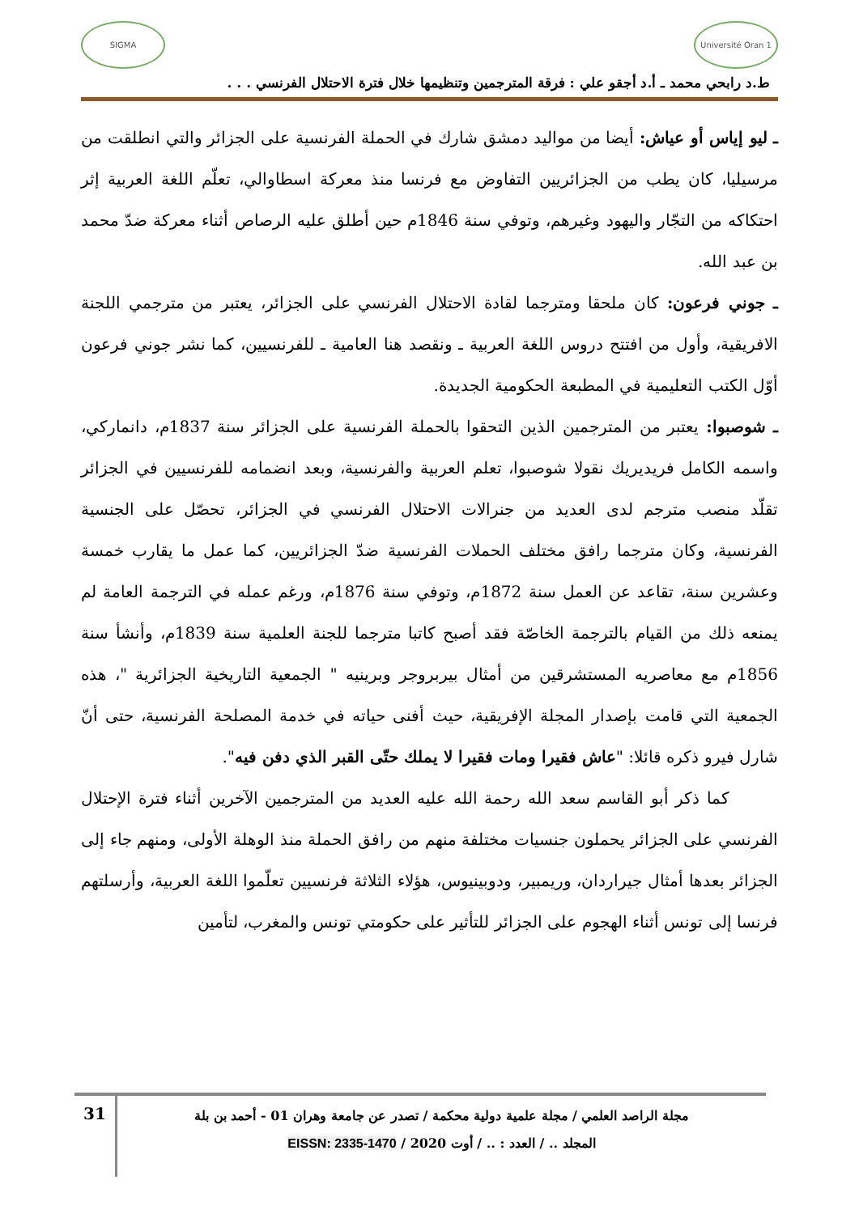Université Oran 1
SIGMA
ط.د رابحي محمد ـ أ.د أجقو علي : فرقة المترجمين وتنظيمها خلال فترة الاحتلال الفرنسي . . .
ـ ليو إياس أو عياش: أيضا من مواليد دمشق شارك في الحملة الفرنسية على الجزائر والتي انطلقت من مرسيليا، كان يطب من الجزائريين التفاوض مع فرنسا منذ معركة اسطاوالي، تعلّم اللغة العربية إثر احتكاكه من التجّار واليهود وغيرهم، وتوفي سنة 1846م حين أطلق عليه الرصاص أثناء معركة ضدّ محمد بن عبد الله.
ـ جوني فرعون: كان ملحقا ومترجما لقادة الاحتلال الفرنسي على الجزائر، يعتبر من مترجمي اللجنة الافريقية، وأول من افتتح دروس اللغة العربية ـ ونقصد هنا العامية ـ للفرنسيين، كما نشر جوني فرعون أوّل الكتب التعليمية في المطبعة الحكومية الجديدة.
ـ شوصبوا: يعتبر من المترجمين الذين التحقوا بالحملة الفرنسية على الجزائر سنة 1837م، دانماركي، واسمه الكامل فريديريك نقولا شوصبوا، تعلم العربية والفرنسية، وبعد انضمامه للفرنسيين في الجزائر تقلّد منصب مترجم لدى العديد من جنرالات الاحتلال الفرنسي في الجزائر، تحصّل على الجنسية الفرنسية، وكان مترجما رافق مختلف الحملات الفرنسية ضدّ الجزائريين، كما عمل ما يقارب خمسة وعشرين سنة، تقاعد عن العمل سنة 1872م، وتوفي سنة 1876م، ورغم عمله في الترجمة العامة لم يمنعه ذلك من القيام بالترجمة الخاصّة فقد أصبح كاتبا مترجما للجنة العلمية سنة 1839م، وأنشأ سنة 1856م مع معاصريه المستشرقين من أمثال بيربروجر وبرينيه " الجمعية التاريخية الجزائرية "، هذه الجمعية التي قامت بإصدار المجلة الإفريقية، حيث أفنى حياته في خدمة المصلحة الفرنسية، حتى أنّ شارل فيرو ذكره قائلا: "عاش فقيرا ومات فقيرا لا يملك حتّى القبر الذي دفن فيه".
كما ذكر أبو القاسم سعد الله رحمة الله عليه العديد من المترجمين الآخرين أثناء فترة الإحتلال الفرنسي على الجزائر يحملون جنسيات مختلفة منهم من رافق الحملة منذ الوهلة الأولى، ومنهم جاء إلى الجزائر بعدها أمثال جيراردان، وريمبير، ودوبينيوس، هؤلاء الثلاثة فرنسيين تعلّموا اللغة العربية، وأرسلتهم فرنسا إلى تونس أثناء الهجوم على الجزائر للتأثير على حكومتي تونس والمغرب، لتأمين
مجلة الراصد العلمي / مجلة علمية دولية محكمة / تصدر عن جامعة وهران 01 - أحمد بن بلة
المجلد .. / العدد : .. / أوت 2020 / EISSN: 2335-1470
31